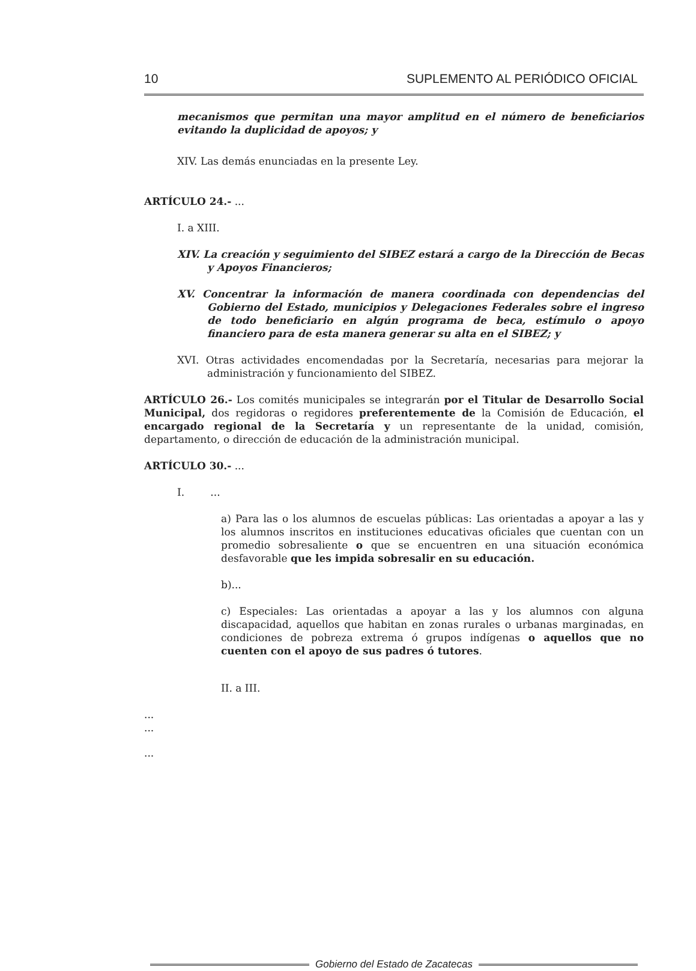10 SUPLEMENTO AL PERIÓDICO OFICIAL
mecanismos que permitan una mayor amplitud en el número de beneficiarios evitando la duplicidad de apoyos; y
XIV. Las demás enunciadas en la presente Ley.
ARTÍCULO 24.- ...
I. a XIII.
XIV. La creación y seguimiento del SIBEZ estará a cargo de la Dirección de Becas y Apoyos Financieros;
XV. Concentrar la información de manera coordinada con dependencias del Gobierno del Estado, municipios y Delegaciones Federales sobre el ingreso de todo beneficiario en algún programa de beca, estímulo o apoyo financiero para de esta manera generar su alta en el SIBEZ; y
XVI. Otras actividades encomendadas por la Secretaría, necesarias para mejorar la administración y funcionamiento del SIBEZ.
ARTÍCULO 26.- Los comités municipales se integrarán por el Titular de Desarrollo Social Municipal, dos regidoras o regidores preferentemente de la Comisión de Educación, el encargado regional de la Secretaría y un representante de la unidad, comisión, departamento, o dirección de educación de la administración municipal.
ARTÍCULO 30.- ...
I. ...
a) Para las o los alumnos de escuelas públicas: Las orientadas a apoyar a las y los alumnos inscritos en instituciones educativas oficiales que cuentan con un promedio sobresaliente o que se encuentren en una situación económica desfavorable que les impida sobresalir en su educación.
b)...
c) Especiales: Las orientadas a apoyar a las y los alumnos con alguna discapacidad, aquellos que habitan en zonas rurales o urbanas marginadas, en condiciones de pobreza extrema ó grupos indígenas o aquellos que no cuenten con el apoyo de sus padres ó tutores.
II. a III.
...
...
...
Gobierno del Estado de Zacatecas